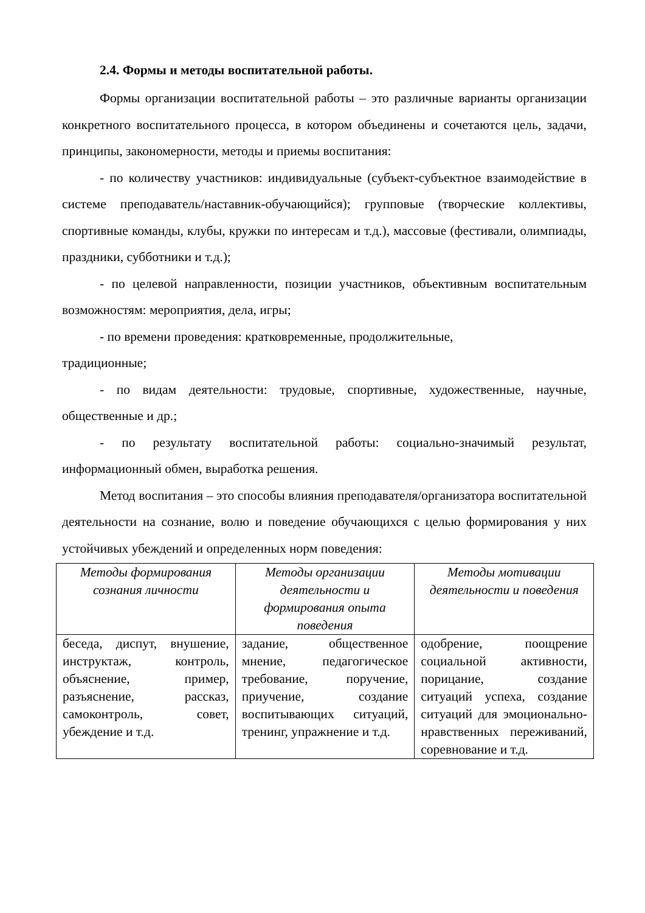2.4. Формы и методы воспитательной работы.
Формы организации воспитательной работы – это различные варианты организации конкретного воспитательного процесса, в котором объединены и сочетаются цель, задачи, принципы, закономерности, методы и приемы воспитания:
- по количеству участников: индивидуальные (субъект-субъектное взаимодействие в системе преподаватель/наставник-обучающийся); групповые (творческие коллективы, спортивные команды, клубы, кружки по интересам и т.д.), массовые (фестивали, олимпиады, праздники, субботники и т.д.);
- по целевой направленности, позиции участников, объективным воспитательным возможностям: мероприятия, дела, игры;
- по времени проведения: кратковременные, продолжительные,
традиционные;
- по видам деятельности: трудовые, спортивные, художественные, научные, общественные и др.;
- по результату воспитательной работы: социально-значимый результат, информационный обмен, выработка решения.
Метод воспитания – это способы влияния преподавателя/организатора воспитательной деятельности на сознание, волю и поведение обучающихся с целью формирования у них устойчивых убеждений и определенных норм поведения:
| Методы формирования сознания личности | Методы организации деятельности и формирования опыта поведения | Методы мотивации деятельности и поведения |
| --- | --- | --- |
| беседа, диспут, внушение, инструктаж, контроль, объяснение, пример, разъяснение, рассказ, самоконтроль, совет, убеждение и т.д. | задание, общественное мнение, педагогическое требование, поручение, приучение, создание воспитывающих ситуаций, тренинг, упражнение и т.д. | одобрение, поощрение социальной активности, порицание, создание ситуаций успеха, создание ситуаций для эмоционально-нравственных переживаний, соревнование и т.д. |